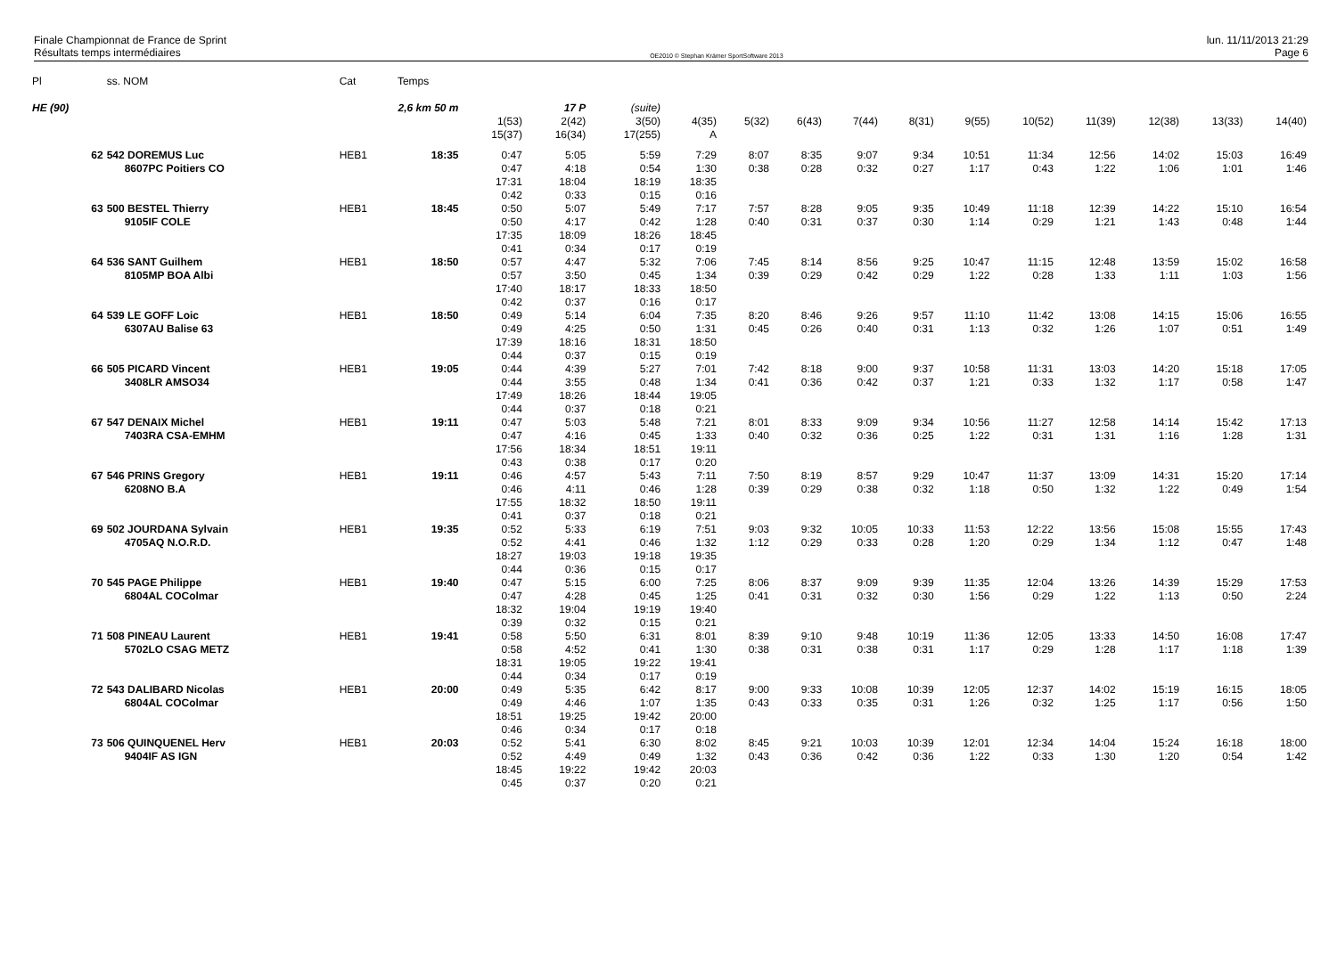Finale Championnat de France de Sprint
Résultats temps intermédiaires
OE2010 © Stephan Krämer SportSoftware 2013
lun. 11/11/2013 21:29
Page 6
| Pl | ss. NOM | Cat | Temps | | | | | | | | | | | | | | |
| --- | --- | --- | --- | --- | --- | --- | --- | --- | --- | --- | --- | --- | --- | --- | --- | --- | --- |
| HE (90) | | 2,6 km 50 m | | | 17 P | (suite) | | | | | | | | | | | |
| | | | | 1(53) 15(37) | 2(42) 16(34) | 3(50) 17(255) | 4(35) A | 5(32) | 6(43) | 7(44) | 8(31) | 9(55) | 10(52) | 11(39) | 12(38) | 13(33) | 14(40) |
| 62 | 542 DOREMUS Luc 8607PC Poitiers CO | HEB1 | 18:35 | 0:47 0:47 17:31 0:42 | 5:05 4:18 18:04 0:33 | 5:59 0:54 18:19 0:15 | 7:29 1:30 18:35 0:16 | 8:07 0:38 | 8:35 0:28 | 9:07 0:32 | 9:34 0:27 | 10:51 1:17 | 11:34 0:43 | 12:56 1:22 | 14:02 1:06 | 15:03 1:01 | 16:49 1:46 |
| 63 | 500 BESTEL Thierry 9105IF COLE | HEB1 | 18:45 | 0:50 0:50 17:35 0:41 | 5:07 4:17 18:09 0:34 | 5:49 0:42 18:26 0:17 | 7:17 1:28 18:45 0:19 | 7:57 0:40 | 8:28 0:31 | 9:05 0:37 | 9:35 0:30 | 10:49 1:14 | 11:18 0:29 | 12:39 1:21 | 14:22 1:43 | 15:10 0:48 | 16:54 1:44 |
| 64 | 536 SANT Guilhem 8105MP BOA Albi | HEB1 | 18:50 | 0:57 0:57 17:40 0:42 | 4:47 3:50 18:17 0:37 | 5:32 0:45 18:33 0:16 | 7:06 1:34 18:50 0:17 | 7:45 0:39 | 8:14 0:29 | 8:56 0:42 | 9:25 0:29 | 10:47 1:22 | 11:15 0:28 | 12:48 1:33 | 13:59 1:11 | 15:02 1:03 | 16:58 1:56 |
| 64 | 539 LE GOFF Loic 6307AU Balise 63 | HEB1 | 18:50 | 0:49 0:49 17:39 0:44 | 5:14 4:25 18:16 0:37 | 6:04 0:50 18:31 0:15 | 7:35 1:31 18:50 0:19 | 8:20 0:45 | 8:46 0:26 | 9:26 0:40 | 9:57 0:31 | 11:10 1:13 | 11:42 0:32 | 13:08 1:26 | 14:15 1:07 | 15:06 0:51 | 16:55 1:49 |
| 66 | 505 PICARD Vincent 3408LR AMSO34 | HEB1 | 19:05 | 0:44 0:44 17:49 0:44 | 4:39 3:55 18:26 0:37 | 5:27 0:48 18:44 0:18 | 7:01 1:34 19:05 0:21 | 7:42 0:41 | 8:18 0:36 | 9:00 0:42 | 9:37 0:37 | 10:58 1:21 | 11:31 0:33 | 13:03 1:32 | 14:20 1:17 | 15:18 0:58 | 17:05 1:47 |
| 67 | 547 DENAIX Michel 7403RA CSA-EMHM | HEB1 | 19:11 | 0:47 0:47 17:56 0:43 | 5:03 4:16 18:34 0:38 | 5:48 0:45 18:51 0:17 | 7:21 1:33 19:11 0:20 | 8:01 0:40 | 8:33 0:32 | 9:09 0:36 | 9:34 0:25 | 10:56 1:22 | 11:27 0:31 | 12:58 1:31 | 14:14 1:16 | 15:42 1:28 | 17:13 1:31 |
| 67 | 546 PRINS Gregory 6208NO B.A | HEB1 | 19:11 | 0:46 0:46 17:55 0:41 | 4:57 4:11 18:32 0:37 | 5:43 0:46 18:50 0:18 | 7:11 1:28 19:11 0:21 | 7:50 0:39 | 8:19 0:29 | 8:57 0:38 | 9:29 0:32 | 10:47 1:18 | 11:37 0:50 | 13:09 1:32 | 14:31 1:22 | 15:20 0:49 | 17:14 1:54 |
| 69 | 502 JOURDANA Sylvain 4705AQ N.O.R.D. | HEB1 | 19:35 | 0:52 0:52 18:27 0:44 | 5:33 4:41 19:03 0:36 | 6:19 0:46 19:18 0:15 | 7:51 1:32 19:35 0:17 | 9:03 1:12 | 9:32 0:29 | 10:05 0:33 | 10:33 0:28 | 11:53 1:20 | 12:22 0:29 | 13:56 1:34 | 15:08 1:12 | 15:55 0:47 | 17:43 1:48 |
| 70 | 545 PAGE Philippe 6804AL COColmar | HEB1 | 19:40 | 0:47 0:47 18:32 0:39 | 5:15 4:28 19:04 0:32 | 6:00 0:45 19:19 0:15 | 7:25 1:25 19:40 0:21 | 8:06 0:41 | 8:37 0:31 | 9:09 0:32 | 9:39 0:30 | 11:35 1:56 | 12:04 0:29 | 13:26 1:22 | 14:39 1:13 | 15:29 0:50 | 17:53 2:24 |
| 71 | 508 PINEAU Laurent 5702LO CSAG METZ | HEB1 | 19:41 | 0:58 0:58 18:31 0:44 | 5:50 4:52 19:05 0:34 | 6:31 0:41 19:22 0:17 | 8:01 1:30 19:41 0:19 | 8:39 0:38 | 9:10 0:31 | 9:48 0:38 | 10:19 0:31 | 11:36 1:17 | 12:05 0:29 | 13:33 1:28 | 14:50 1:17 | 16:08 1:18 | 17:47 1:39 |
| 72 | 543 DALIBARD Nicolas 6804AL COColmar | HEB1 | 20:00 | 0:49 0:49 18:51 0:46 | 5:35 4:46 19:25 0:34 | 6:42 1:07 19:42 0:17 | 8:17 1:35 20:00 0:18 | 9:00 0:43 | 9:33 0:33 | 10:08 0:35 | 10:39 0:31 | 12:05 1:26 | 12:37 0:32 | 14:02 1:25 | 15:19 1:17 | 16:15 0:56 | 18:05 1:50 |
| 73 | 506 QUINQUENEL Herv 9404IF AS IGN | HEB1 | 20:03 | 0:52 0:52 18:45 0:45 | 5:41 4:49 19:22 0:37 | 6:30 0:49 19:42 0:20 | 8:02 1:32 20:03 0:21 | 8:45 0:43 | 9:21 0:36 | 10:03 0:42 | 10:39 0:36 | 12:01 1:22 | 12:34 0:33 | 14:04 1:30 | 15:24 1:20 | 16:18 0:54 | 18:00 1:42 |